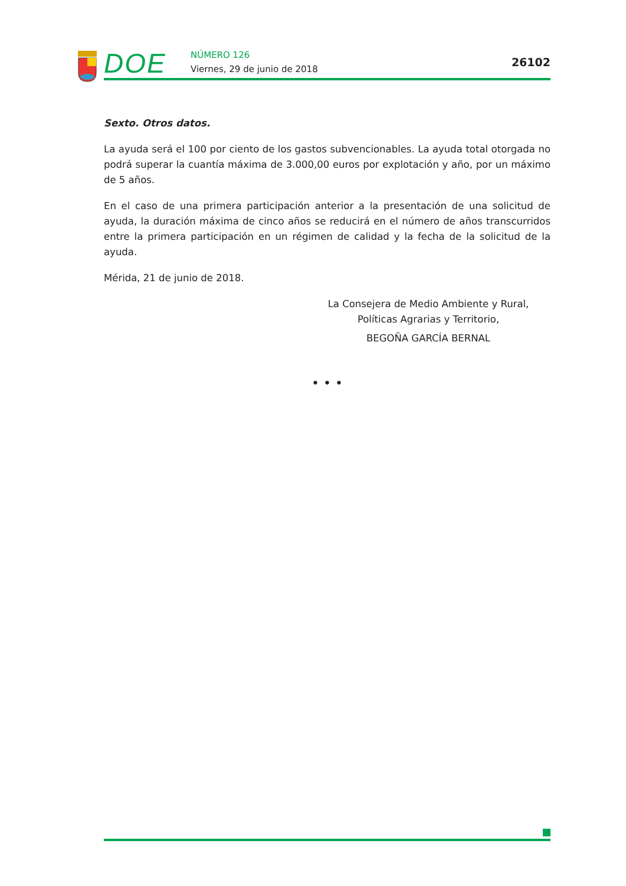DOE NÚMERO 126
Viernes, 29 de junio de 2018
26102
Sexto. Otros datos.
La ayuda será el 100 por ciento de los gastos subvencionables. La ayuda total otorgada no podrá superar la cuantía máxima de 3.000,00 euros por explotación y año, por un máximo de 5 años.
En el caso de una primera participación anterior a la presentación de una solicitud de ayuda, la duración máxima de cinco años se reducirá en el número de años transcurridos entre la primera participación en un régimen de calidad y la fecha de la solicitud de la ayuda.
Mérida, 21 de junio de 2018.
La Consejera de Medio Ambiente y Rural,
Políticas Agrarias y Territorio,
BEGOÑA GARCÍA BERNAL
• • •